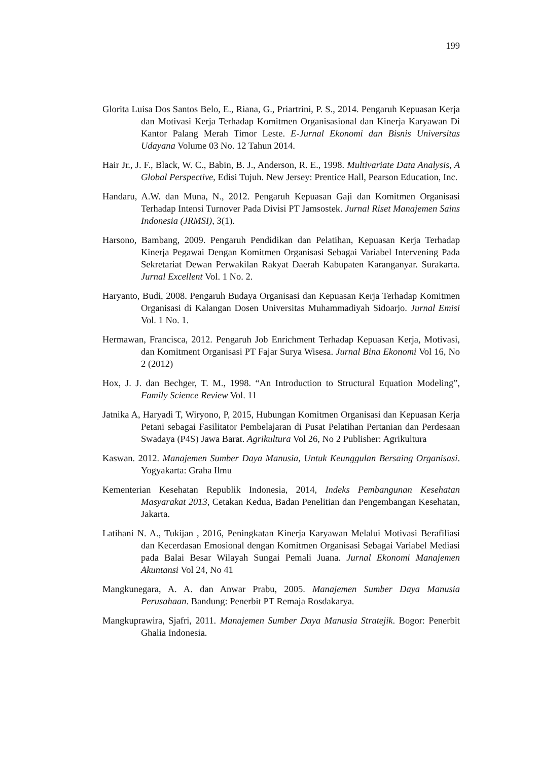199
Glorita Luisa Dos Santos Belo, E., Riana, G., Priartrini, P. S., 2014. Pengaruh Kepuasan Kerja dan Motivasi Kerja Terhadap Komitmen Organisasional dan Kinerja Karyawan Di Kantor Palang Merah Timor Leste. E-Jurnal Ekonomi dan Bisnis Universitas Udayana Volume 03 No. 12 Tahun 2014.
Hair Jr., J. F., Black, W. C., Babin, B. J., Anderson, R. E., 1998. Multivariate Data Analysis, A Global Perspective, Edisi Tujuh. New Jersey: Prentice Hall, Pearson Education, Inc.
Handaru, A.W. dan Muna, N., 2012. Pengaruh Kepuasan Gaji dan Komitmen Organisasi Terhadap Intensi Turnover Pada Divisi PT Jamsostek. Jurnal Riset Manajemen Sains Indonesia (JRMSI), 3(1).
Harsono, Bambang, 2009. Pengaruh Pendidikan dan Pelatihan, Kepuasan Kerja Terhadap Kinerja Pegawai Dengan Komitmen Organisasi Sebagai Variabel Intervening Pada Sekretariat Dewan Perwakilan Rakyat Daerah Kabupaten Karanganyar. Surakarta. Jurnal Excellent Vol. 1 No. 2.
Haryanto, Budi, 2008. Pengaruh Budaya Organisasi dan Kepuasan Kerja Terhadap Komitmen Organisasi di Kalangan Dosen Universitas Muhammadiyah Sidoarjo. Jurnal Emisi Vol. 1 No. 1.
Hermawan, Francisca, 2012. Pengaruh Job Enrichment Terhadap Kepuasan Kerja, Motivasi, dan Komitment Organisasi PT Fajar Surya Wisesa. Jurnal Bina Ekonomi Vol 16, No 2 (2012)
Hox, J. J. dan Bechger, T. M., 1998. “An Introduction to Structural Equation Modeling”, Family Science Review Vol. 11
Jatnika A, Haryadi T, Wiryono, P, 2015, Hubungan Komitmen Organisasi dan Kepuasan Kerja Petani sebagai Fasilitator Pembelajaran di Pusat Pelatihan Pertanian dan Perdesaan Swadaya (P4S) Jawa Barat. Agrikultura Vol 26, No 2 Publisher: Agrikultura
Kaswan. 2012. Manajemen Sumber Daya Manusia, Untuk Keunggulan Bersaing Organisasi. Yogyakarta: Graha Ilmu
Kementerian Kesehatan Republik Indonesia, 2014, Indeks Pembangunan Kesehatan Masyarakat 2013, Cetakan Kedua, Badan Penelitian dan Pengembangan Kesehatan, Jakarta.
Latihani N. A., Tukijan , 2016, Peningkatan Kinerja Karyawan Melalui Motivasi Berafiliasi dan Kecerdasan Emosional dengan Komitmen Organisasi Sebagai Variabel Mediasi pada Balai Besar Wilayah Sungai Pemali Juana. Jurnal Ekonomi Manajemen Akuntansi Vol 24, No 41
Mangkunegara, A. A. dan Anwar Prabu, 2005. Manajemen Sumber Daya Manusia Perusahaan. Bandung: Penerbit PT Remaja Rosdakarya.
Mangkuprawira, Sjafri, 2011. Manajemen Sumber Daya Manusia Stratejik. Bogor: Penerbit Ghalia Indonesia.